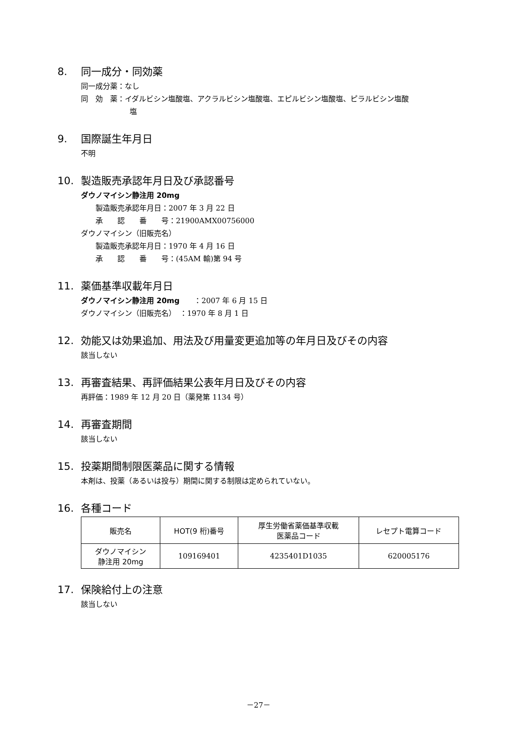8. 同一成分・同効薬
同一成分薬：なし
同　効　薬：イダルビシン塩酸塩、アクラルビシン塩酸塩、エピルビシン塩酸塩、ピラルビシン塩酸
塩
9. 国際誕生年月日
不明
10. 製造販売承認年月日及び承認番号
ダウノマイシン静注用 20mg
製造販売承認年月日：2007 年 3 月 22 日
承　　認　　番　　号：21900AMX00756000
ダウノマイシン（旧販売名）
製造販売承認年月日：1970 年 4 月 16 日
承　　認　　番　　号：(45AM 輸)第 94 号
11. 薬価基準収載年月日
ダウノマイシン静注用 20mg　　：2007 年 6 月 15 日
ダウノマイシン（旧販売名）　：1970 年 8 月 1 日
12. 効能又は効果追加、用法及び用量変更追加等の年月日及びその内容
該当しない
13. 再審査結果、再評価結果公表年月日及びその内容
再評価：1989 年 12 月 20 日（薬発第 1134 号）
14. 再審査期間
該当しない
15. 投薬期間制限医薬品に関する情報
本剤は、投薬（あるいは投与）期間に関する制限は定められていない。
16. 各種コード
| 販売名 | HOT(9 桁)番号 | 厚生労働省薬価基準収載 医薬品コード | レセプト電算コード |
| --- | --- | --- | --- |
| ダウノマイシン 静注用 20mg | 109169401 | 4235401D1035 | 620005176 |
17. 保険給付上の注意
該当しない
－27－